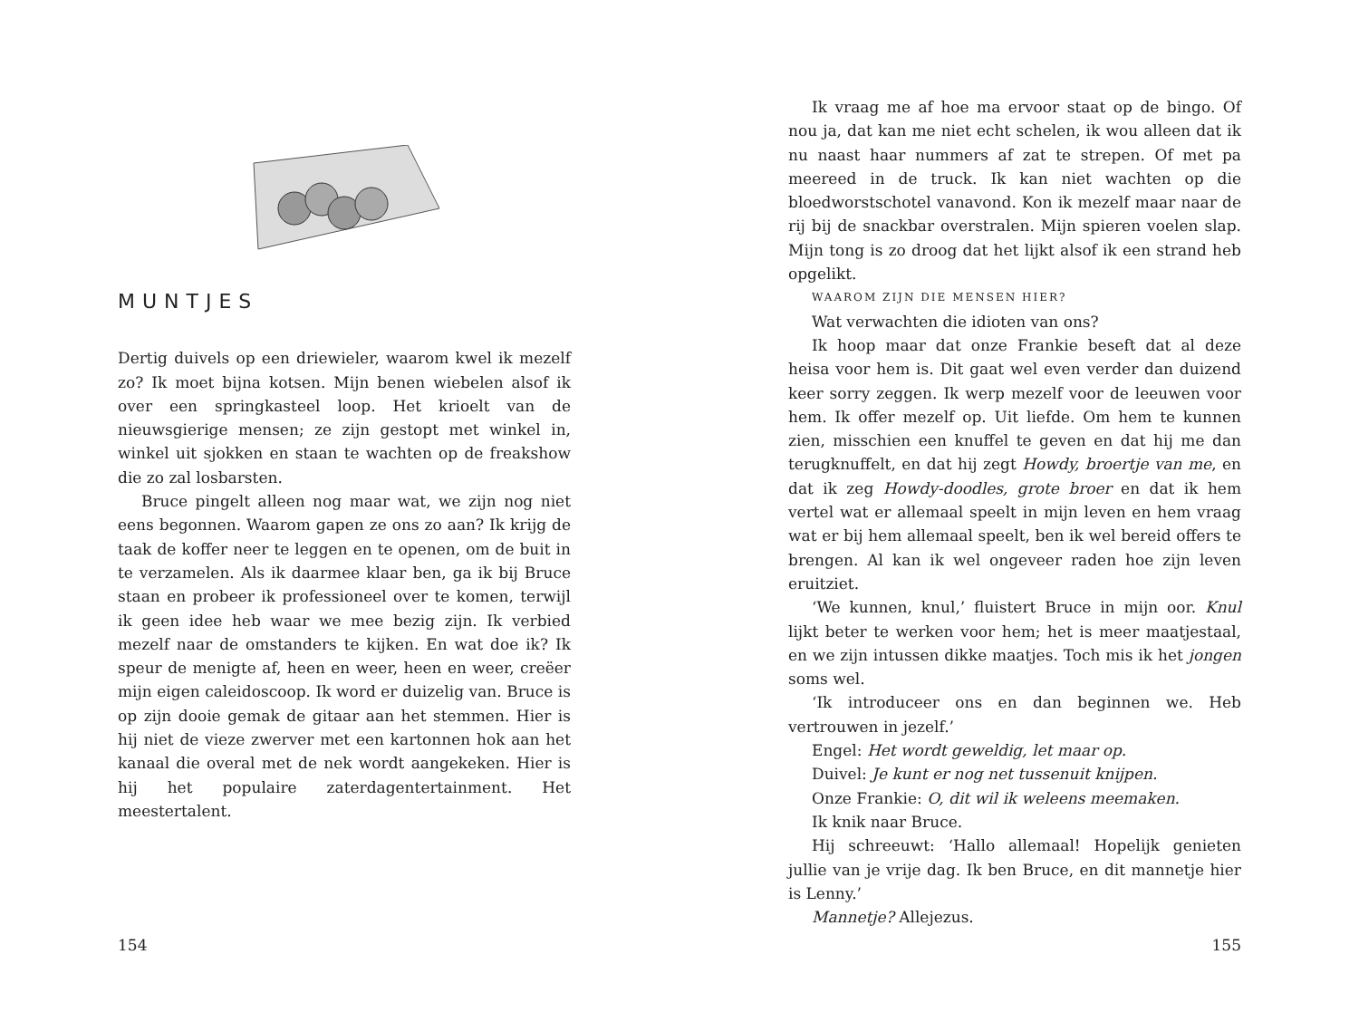MUNTJES
Dertig duivels op een driewieler, waarom kwel ik mezelf zo? Ik moet bijna kotsen. Mijn benen wiebelen alsof ik over een springkasteel loop. Het krioelt van de nieuwsgierige mensen; ze zijn gestopt met winkel in, winkel uit sjokken en staan te wachten op de freakshow die zo zal losbarsten.
Bruce pingelt alleen nog maar wat, we zijn nog niet eens begonnen. Waarom gapen ze ons zo aan? Ik krijg de taak de koffer neer te leggen en te openen, om de buit in te verzamelen. Als ik daarmee klaar ben, ga ik bij Bruce staan en probeer ik professioneel over te komen, terwijl ik geen idee heb waar we mee bezig zijn. Ik verbied mezelf naar de omstanders te kijken. En wat doe ik? Ik speur de menigte af, heen en weer, heen en weer, creëer mijn eigen caleidoscoop. Ik word er duizelig van. Bruce is op zijn dooie gemak de gitaar aan het stemmen. Hier is hij niet de vieze zwerver met een kartonnen hok aan het kanaal die overal met de nek wordt aangekeken. Hier is hij het populaire zaterdagentertainment. Het meestertalent.
154
Ik vraag me af hoe ma ervoor staat op de bingo. Of nou ja, dat kan me niet echt schelen, ik wou alleen dat ik nu naast haar nummers af zat te strepen. Of met pa meereed in de truck. Ik kan niet wachten op die bloedworstschotel vanavond. Kon ik mezelf maar naar de rij bij de snackbar overstralen. Mijn spieren voelen slap. Mijn tong is zo droog dat het lijkt alsof ik een strand heb opgelikt.
WAAROM ZIJN DIE MENSEN HIER?
Wat verwachten die idioten van ons?
Ik hoop maar dat onze Frankie beseft dat al deze heisa voor hem is. Dit gaat wel even verder dan duizend keer sorry zeggen. Ik werp mezelf voor de leeuwen voor hem. Ik offer mezelf op. Uit liefde. Om hem te kunnen zien, misschien een knuffel te geven en dat hij me dan terugknuffelt, en dat hij zegt Howdy, broertje van me, en dat ik zeg Howdy-doodles, grote broer en dat ik hem vertel wat er allemaal speelt in mijn leven en hem vraag wat er bij hem allemaal speelt, ben ik wel bereid offers te brengen. Al kan ik wel ongeveer raden hoe zijn leven eruitziet.
‘We kunnen, knul,’ fluistert Bruce in mijn oor. Knul lijkt beter te werken voor hem; het is meer maatjestaal, en we zijn intussen dikke maatjes. Toch mis ik het jongen soms wel.
‘Ik introduceer ons en dan beginnen we. Heb vertrouwen in jezelf.’
Engel: Het wordt geweldig, let maar op.
Duivel: Je kunt er nog net tussenuit knijpen.
Onze Frankie: O, dit wil ik weleens meemaken.
Ik knik naar Bruce.
Hij schreeuwt: ‘Hallo allemaal! Hopelijk genieten jullie van je vrije dag. Ik ben Bruce, en dit mannetje hier is Lenny.’
Mannetje? Allejezus.
155